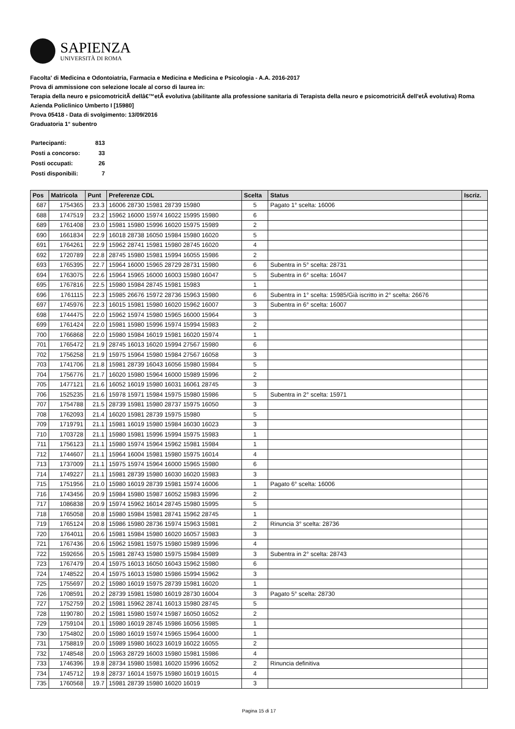SAPIENZA
UNIVERSITÀ DI ROMA
Facolta' di Medicina e Odontoiatria, Farmacia e Medicina e Medicina e Psicologia - A.A. 2016-2017
Prova di ammissione con selezione locale al corso di laurea in:
Terapia della neuro e psicomotricitÃ dellâ€™etÃ evolutiva (abilitante alla professione sanitaria di Terapista della neuro e psicomotricitÃ dell'etÃ evolutiva) Roma Azienda Policlinico Umberto I [15980]
Prova 05418 - Data di svolgimento: 13/09/2016
Graduatoria 1° subentro
| Partecipanti: | 813 |
| Posti a concorso: | 33 |
| Posti occupati: | 26 |
| Posti disponibili: | 7 |
| Pos | Matricola | Punt | Preferenze CDL | Scelta | Status | Iscriz. |
| --- | --- | --- | --- | --- | --- | --- |
| 687 | 1754365 | 23.3 | 16006 28730 15981 28739 15980 | 5 | Pagato 1° scelta: 16006 | |
| 688 | 1747519 | 23.2 | 15962 16000 15974 16022 15995 15980 | 6 | | |
| 689 | 1761408 | 23.0 | 15981 15980 15996 16020 15975 15989 | 2 | | |
| 690 | 1661834 | 22.9 | 16018 28738 16050 15984 15980 16020 | 5 | | |
| 691 | 1764261 | 22.9 | 15962 28741 15981 15980 28745 16020 | 4 | | |
| 692 | 1720789 | 22.8 | 28745 15980 15981 15994 16055 15986 | 2 | | |
| 693 | 1765395 | 22.7 | 15964 16000 15965 28729 28731 15980 | 6 | Subentra in 5° scelta: 28731 | |
| 694 | 1763075 | 22.6 | 15964 15965 16000 16003 15980 16047 | 5 | Subentra in 6° scelta: 16047 | |
| 695 | 1767816 | 22.5 | 15980 15984 28745 15981 15983 | 1 | | |
| 696 | 1761115 | 22.3 | 15985 26676 15972 28736 15963 15980 | 6 | Subentra in 1° scelta: 15985/Già iscritto in 2° scelta: 26676 | |
| 697 | 1745976 | 22.3 | 16015 15981 15980 16020 15962 16007 | 3 | Subentra in 6° scelta: 16007 | |
| 698 | 1744475 | 22.0 | 15962 15974 15980 15965 16000 15964 | 3 | | |
| 699 | 1761424 | 22.0 | 15981 15980 15996 15974 15994 15983 | 2 | | |
| 700 | 1766868 | 22.0 | 15980 15984 16019 15981 16020 15974 | 1 | | |
| 701 | 1765472 | 21.9 | 28745 16013 16020 15994 27567 15980 | 6 | | |
| 702 | 1756258 | 21.9 | 15975 15964 15980 15984 27567 16058 | 3 | | |
| 703 | 1741706 | 21.8 | 15981 28739 16043 16056 15980 15984 | 5 | | |
| 704 | 1756776 | 21.7 | 16020 15980 15964 16000 15989 15996 | 2 | | |
| 705 | 1477121 | 21.6 | 16052 16019 15980 16031 16061 28745 | 3 | | |
| 706 | 1525235 | 21.6 | 15978 15971 15984 15975 15980 15986 | 5 | Subentra in 2° scelta: 15971 | |
| 707 | 1754788 | 21.5 | 28739 15981 15980 28737 15975 16050 | 3 | | |
| 708 | 1762093 | 21.4 | 16020 15981 28739 15975 15980 | 5 | | |
| 709 | 1719791 | 21.1 | 15981 16019 15980 15984 16030 16023 | 3 | | |
| 710 | 1703728 | 21.1 | 15980 15981 15996 15994 15975 15983 | 1 | | |
| 711 | 1756123 | 21.1 | 15980 15974 15964 15962 15981 15984 | 1 | | |
| 712 | 1744607 | 21.1 | 15964 16004 15981 15980 15975 16014 | 4 | | |
| 713 | 1737009 | 21.1 | 15975 15974 15964 16000 15965 15980 | 6 | | |
| 714 | 1749227 | 21.1 | 15981 28739 15980 16030 16020 15983 | 3 | | |
| 715 | 1751956 | 21.0 | 15980 16019 28739 15981 15974 16006 | 1 | Pagato 6° scelta: 16006 | |
| 716 | 1743456 | 20.9 | 15984 15980 15987 16052 15983 15996 | 2 | | |
| 717 | 1086838 | 20.9 | 15974 15962 16014 28745 15980 15995 | 5 | | |
| 718 | 1765058 | 20.8 | 15980 15984 15981 28741 15962 28745 | 1 | | |
| 719 | 1765124 | 20.8 | 15986 15980 28736 15974 15963 15981 | 2 | Rinuncia 3° scelta: 28736 | |
| 720 | 1764011 | 20.6 | 15981 15984 15980 16020 16057 15983 | 3 | | |
| 721 | 1767436 | 20.6 | 15962 15981 15975 15980 15989 15996 | 4 | | |
| 722 | 1592656 | 20.5 | 15981 28743 15980 15975 15984 15989 | 3 | Subentra in 2° scelta: 28743 | |
| 723 | 1767479 | 20.4 | 15975 16013 16050 16043 15962 15980 | 6 | | |
| 724 | 1748522 | 20.4 | 15975 16013 15980 15986 15994 15962 | 3 | | |
| 725 | 1755697 | 20.2 | 15980 16019 15975 28739 15981 16020 | 1 | | |
| 726 | 1708591 | 20.2 | 28739 15981 15980 16019 28730 16004 | 3 | Pagato 5° scelta: 28730 | |
| 727 | 1752759 | 20.2 | 15981 15962 28741 16013 15980 28745 | 5 | | |
| 728 | 1190780 | 20.2 | 15981 15980 15974 15987 16050 16052 | 2 | | |
| 729 | 1759104 | 20.1 | 15980 16019 28745 15986 16056 15985 | 1 | | |
| 730 | 1754802 | 20.0 | 15980 16019 15974 15965 15964 16000 | 1 | | |
| 731 | 1758819 | 20.0 | 15989 15980 16023 16019 16022 16055 | 2 | | |
| 732 | 1748548 | 20.0 | 15963 28729 16003 15980 15981 15986 | 4 | | |
| 733 | 1746396 | 19.8 | 28734 15980 15981 16020 15996 16052 | 2 | Rinuncia definitiva | |
| 734 | 1745712 | 19.8 | 28737 16014 15975 15980 16019 16015 | 4 | | |
| 735 | 1760568 | 19.7 | 15981 28739 15980 16020 16019 | 3 | | |
Pagina 15 di 17